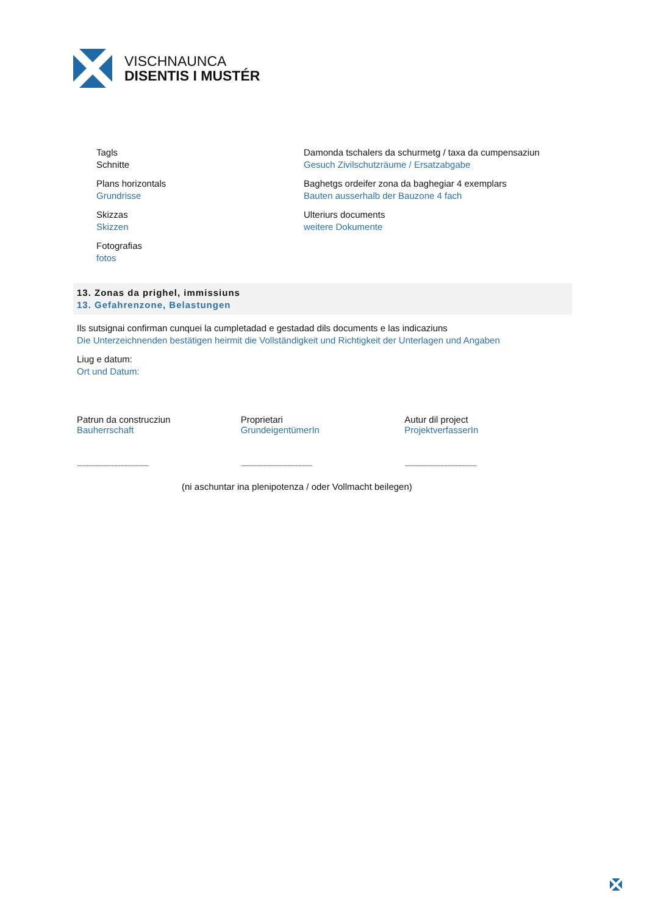VISCHNAUNCA
DISENTIS I MUSTÉR
Tagls
Schnitte
Plans horizontals
Grundrisse
Skizzas
Skizzen
Fotografias
fotos
Damonda tschalers da schurmetg / taxa da cumpensaziun
Gesuch Zivilschutzräume / Ersatzabgabe
Baghetgs ordeifer zona da baghegiar 4 exemplars
Bauten ausserhalb der Bauzone 4 fach
Ulteriurs documents
weitere Dokumente
13. Zonas da prighel, immissiuns
13. Gefahrenzone, Belastungen
Ils sutsignai confirman cunquei la cumpletadad e gestadad dils documents e las indicaziuns
Die Unterzeichnenden bestätigen heirmit die Vollständigkeit und Richtigkeit der Unterlagen und Angaben
Liug e datum:
Ort und Datum:
Patrun da construcziun
Bauherrschaft
..................................................................
Proprietari
GrundeigentümerIn
..................................................................
Autur dil project
ProjektverfasserIn
..................................................................
(ni aschuntar ina plenipotenza / oder Vollmacht beilegen)